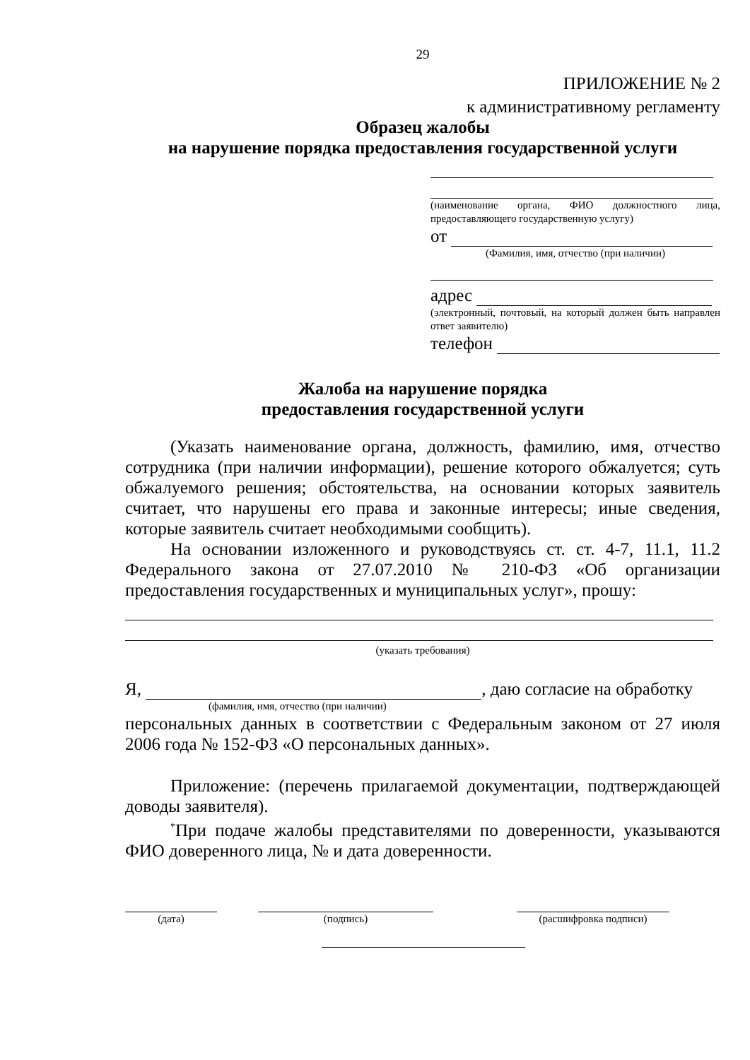29
ПРИЛОЖЕНИЕ № 2
к административному регламенту
Образец жалобы
на нарушение порядка предоставления государственной услуги
(наименование органа, ФИО должностного лица, предоставляющего государственную услугу)
от
(Фамилия, имя, отчество (при наличии)
адрес
(электронный, почтовый, на который должен быть направлен ответ заявителю)
телефон
Жалоба на нарушение порядка
предоставления государственной услуги
(Указать наименование органа, должность, фамилию, имя, отчество сотрудника (при наличии информации), решение которого обжалуется; суть обжалуемого решения; обстоятельства, на основании которых заявитель считает, что нарушены его права и законные интересы; иные сведения, которые заявитель считает необходимыми сообщить).
На основании изложенного и руководствуясь ст. ст. 4-7, 11.1, 11.2 Федерального закона от 27.07.2010 № 210-ФЗ «Об организации предоставления государственных и муниципальных услуг», прошу:
(указать требования)
Я, , даю согласие на обработку
(фамилия, имя, отчество (при наличии)
персональных данных в соответствии с Федеральным законом от 27 июля 2006 года № 152-ФЗ «О персональных данных».
Приложение: (перечень прилагаемой документации, подтверждающей доводы заявителя).
<sup>*</sup> При подаче жалобы представителями по доверенности, указываются ФИО доверенного лица, № и дата доверенности.
(дата) (подпись) (расшифровка подписи)